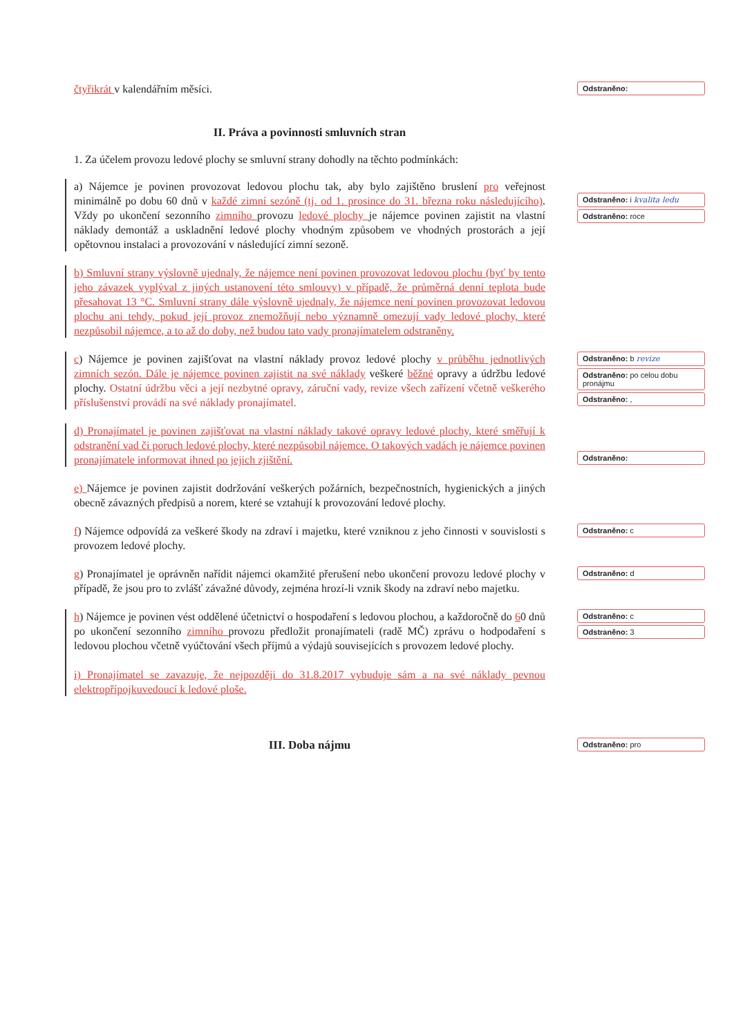čtyřikrát v kalendářním měsíci.
Odstraněno:
II. Práva a povinnosti smluvních stran
1. Za účelem provozu ledové plochy se smluvní strany dohodly na těchto podmínkách:
a) Nájemce je povinen provozovat ledovou plochu tak, aby bylo zajištěno bruslení pro veřejnost minimálně po dobu 60 dnů v každé zimní sezóně (tj. od 1. prosince do 31. března roku následujícího). Vždy po ukončení sezonního zimního provozu ledové plochy je nájemce povinen zajistit na vlastní náklady demontáž a uskladnění ledové plochy vhodným způsobem ve vhodných prostorách a její opětovnou instalaci a provozování v následující zimní sezoně.
Odstraněno: i kvalita ledu
Odstraněno: roce
b) Smluvní strany výslovně ujednaly, že nájemce není povinen provozovat ledovou plochu (byť by tento jeho závazek vyplýval z jiných ustanovení této smlouvy) v případě, že průměrná denní teplota bude přesahovat 13 °C. Smluvní strany dále výslovně ujednaly, že nájemce není povinen provozovat ledovou plochu ani tehdy, pokud její provoz znemožňují nebo významně omezují vady ledové plochy, které nezpůsobil nájemce, a to až do doby, než budou tato vady pronajímatelem odstraněny.
c) Nájemce je povinen zajišťovat na vlastní náklady provoz ledové plochy v průběhu jednotlivých zimních sezón. Dále je nájemce povinen zajistit na své náklady veškeré běžné opravy a údržbu ledové plochy. Ostatní údržbu věci a její nezbytné opravy, záruční vady, revize všech zařízení včetně veškerého příslušenství provádí na své náklady pronajímatel.
Odstraněno: b revize
Odstraněno: po celou dobu pronájmu
Odstraněno: ,
d) Pronajímatel je povinen zajišťovat na vlastní náklady takové opravy ledové plochy, které směřují k odstranění vad či poruch ledové plochy, které nezpůsobil nájemce. O takových vadách je nájemce povinen pronajímatele informovat ihned po jejich zjištění.
Odstraněno:
e) Nájemce je povinen zajistit dodržování veškerých požárních, bezpečnostních, hygienických a jiných obecně závazných předpisů a norem, které se vztahují k provozování ledové plochy.
f) Nájemce odpovídá za veškeré škody na zdraví i majetku, které vzniknou z jeho činnosti v souvislosti s provozem ledové plochy.
Odstraněno: c
g) Pronajímatel je oprávněn nařídit nájemci okamžité přerušení nebo ukončení provozu ledové plochy v případě, že jsou pro to zvlášť závažné důvody, zejména hrozí-li vznik škody na zdraví nebo majetku.
Odstraněno: d
h) Nájemce je povinen vést oddělené účetnictví o hospodaření s ledovou plochou, a každoročně do 60 dnů po ukončení sezonního zimního provozu předložit pronajímateli (radě MČ) zprávu o hodpodaření s ledovou plochou včetně vyúčtování všech příjmů a výdajů souvisejících s provozem ledové plochy.
i) Pronajímatel se zavazuje, že nejpozději do 31.8.2017 vybuduje sám a na své náklady pevnou elektropřípojkuvedoucí k ledové ploše.
Odstraněno: c
Odstraněno: 3
III. Doba nájmu
Odstraněno: pro